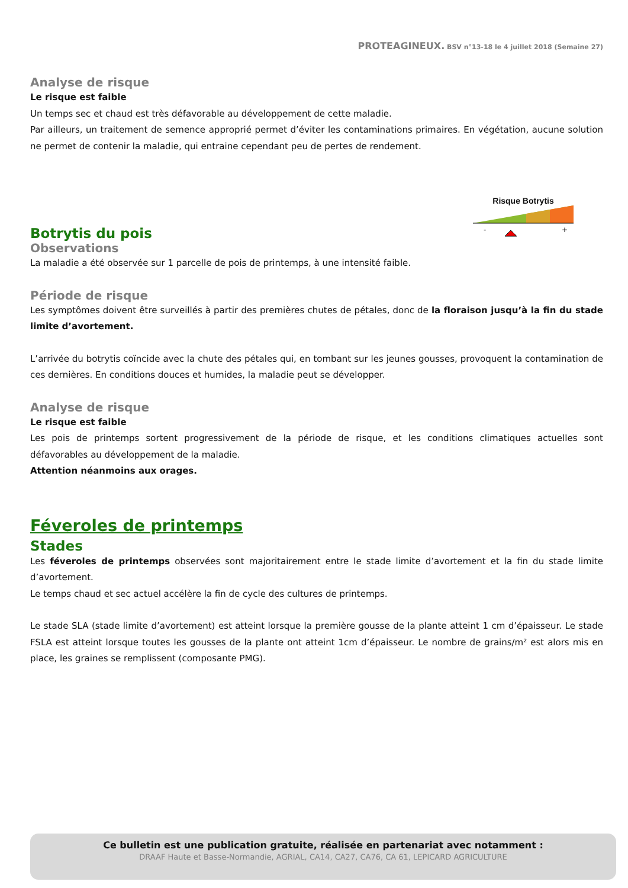PROTEAGINEUX. BSV n°13-18 le 4 juillet 2018 (Semaine 27)
Analyse de risque
Le risque est faible
Un temps sec et chaud est très défavorable au développement de cette maladie.
Par ailleurs, un traitement de semence approprié permet d’éviter les contaminations primaires. En végétation, aucune solution ne permet de contenir la maladie, qui entraine cependant peu de pertes de rendement.
Botrytis du pois
Risque Botrytis
-
+
Observations
La maladie a été observée sur 1 parcelle de pois de printemps, à une intensité faible.
Période de risque
Les symptômes doivent être surveillés à partir des premières chutes de pétales, donc de la floraison jusqu’à la fin du stade limite d’avortement.
L’arrivée du botrytis coïncide avec la chute des pétales qui, en tombant sur les jeunes gousses, provoquent la contamination de ces dernières. En conditions douces et humides, la maladie peut se développer.
Analyse de risque
Le risque est faible
Les pois de printemps sortent progressivement de la période de risque, et les conditions climatiques actuelles sont défavorables au développement de la maladie.
Attention néanmoins aux orages.
Féveroles de printemps
Stades
Les féveroles de printemps observées sont majoritairement entre le stade limite d’avortement et la fin du stade limite d’avortement.
Le temps chaud et sec actuel accélère la fin de cycle des cultures de printemps.
Le stade SLA (stade limite d’avortement) est atteint lorsque la première gousse de la plante atteint 1 cm d’épaisseur. Le stade FSLA est atteint lorsque toutes les gousses de la plante ont atteint 1cm d’épaisseur. Le nombre de grains/m² est alors mis en place, les graines se remplissent (composante PMG).
Ce bulletin est une publication gratuite, réalisée en partenariat avec notamment :
DRAAF Haute et Basse-Normandie, AGRIAL, CA14, CA27, CA76, CA 61, LEPICARD AGRICULTURE